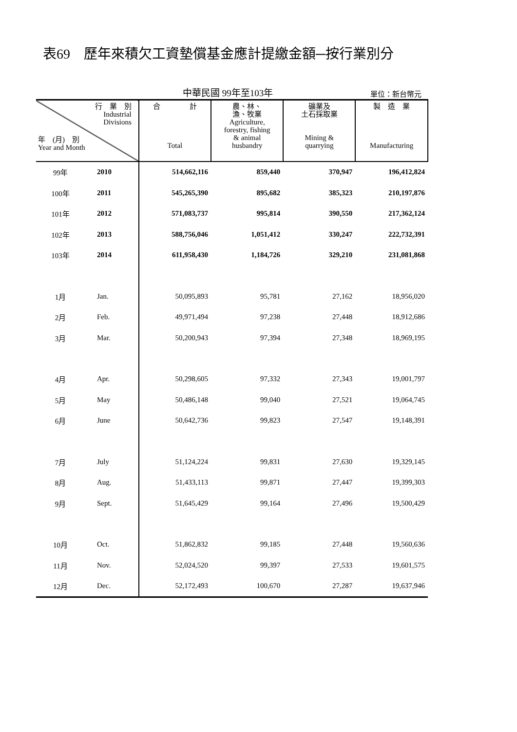表69　歷年來積欠工資墊償基金應計提繳金額─按行業別分
中華民國 99年至103年 單位：新台幣元
| 行 業 別 Industrial Divisions 年 (月) 別 Year and Month | | 合 計 Total | 農、林、 漁、牧業 Agriculture, forestry, fishing & animal husbandry | 礦業及 土石採取業 Mining & quarrying | 製 造 業 Manufacturing |
| --- | --- | --- | --- | --- | --- |
| 99年 | 2010 | 514,662,116 | 859,440 | 370,947 | 196,412,824 |
| 100年 | 2011 | 545,265,390 | 895,682 | 385,323 | 210,197,876 |
| 101年 | 2012 | 571,083,737 | 995,814 | 390,550 | 217,362,124 |
| 102年 | 2013 | 588,756,046 | 1,051,412 | 330,247 | 222,732,391 |
| 103年 | 2014 | 611,958,430 | 1,184,726 | 329,210 | 231,081,868 |
| 1月 | Jan. | 50,095,893 | 95,781 | 27,162 | 18,956,020 |
| 2月 | Feb. | 49,971,494 | 97,238 | 27,448 | 18,912,686 |
| 3月 | Mar. | 50,200,943 | 97,394 | 27,348 | 18,969,195 |
| 4月 | Apr. | 50,298,605 | 97,332 | 27,343 | 19,001,797 |
| 5月 | May | 50,486,148 | 99,040 | 27,521 | 19,064,745 |
| 6月 | June | 50,642,736 | 99,823 | 27,547 | 19,148,391 |
| 7月 | July | 51,124,224 | 99,831 | 27,630 | 19,329,145 |
| 8月 | Aug. | 51,433,113 | 99,871 | 27,447 | 19,399,303 |
| 9月 | Sept. | 51,645,429 | 99,164 | 27,496 | 19,500,429 |
| 10月 | Oct. | 51,862,832 | 99,185 | 27,448 | 19,560,636 |
| 11月 | Nov. | 52,024,520 | 99,397 | 27,533 | 19,601,575 |
| 12月 | Dec. | 52,172,493 | 100,670 | 27,287 | 19,637,946 |